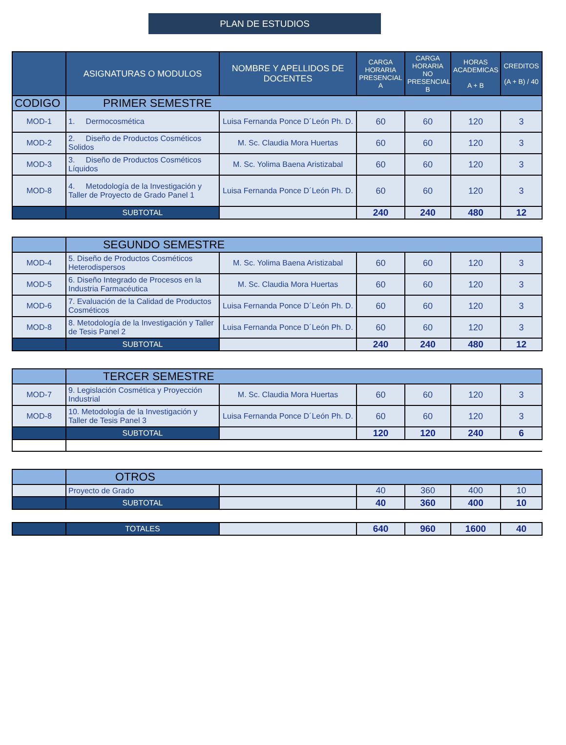PLAN DE ESTUDIOS
| | ASIGNATURAS O MODULOS | NOMBRE Y APELLIDOS DE DOCENTES | CARGA HORARIA PRESENCIAL A | CARGA HORARIA NO PRESENCIAL B | HORAS ACADEMICAS A + B | CREDITOS (A + B) / 40 |
| --- | --- | --- | --- | --- | --- | --- |
| CODIGO | PRIMER SEMESTRE | | | | | |
| MOD-1 | 1. Dermocosmética | Luisa Fernanda Ponce D´León Ph. D. | 60 | 60 | 120 | 3 |
| MOD-2 | 2. Diseño de Productos Cosméticos Solidos | M. Sc. Claudia Mora Huertas | 60 | 60 | 120 | 3 |
| MOD-3 | 3. Diseño de Productos Cosméticos Líquidos | M. Sc. Yolima Baena Aristizabal | 60 | 60 | 120 | 3 |
| MOD-8 | 4. Metodología de la Investigación y Taller de Proyecto de Grado Panel 1 | Luisa Fernanda Ponce D´León Ph. D. | 60 | 60 | 120 | 3 |
| | SUBTOTAL | | 240 | 240 | 480 | 12 |
| | SEGUNDO SEMESTRE | | | | | |
| MOD-4 | 5. Diseño de Productos Cosméticos Heterodispersos | M. Sc. Yolima Baena Aristizabal | 60 | 60 | 120 | 3 |
| MOD-5 | 6. Diseño Integrado de Procesos en la Industria Farmacéutica | M. Sc. Claudia Mora Huertas | 60 | 60 | 120 | 3 |
| MOD-6 | 7. Evaluación de la Calidad de Productos Cosméticos | Luisa Fernanda Ponce D´León Ph. D. | 60 | 60 | 120 | 3 |
| MOD-8 | 8. Metodología de la Investigación y Taller de Tesis Panel 2 | Luisa Fernanda Ponce D´León Ph. D. | 60 | 60 | 120 | 3 |
| | SUBTOTAL | | 240 | 240 | 480 | 12 |
| | TERCER SEMESTRE | | | | | |
| MOD-7 | 9. Legislación Cosmética y Proyección Industrial | M. Sc. Claudia Mora Huertas | 60 | 60 | 120 | 3 |
| MOD-8 | 10. Metodología de la Investigación y Taller de Tesis Panel 3 | Luisa Fernanda Ponce D´León Ph. D. | 60 | 60 | 120 | 3 |
| | SUBTOTAL | | 120 | 120 | 240 | 6 |
| | OTROS | | | | | |
| | Proyecto de Grado | | 40 | 360 | 400 | 10 |
| | SUBTOTAL | | 40 | 360 | 400 | 10 |
| | TOTALES | | 640 | 960 | 1600 | 40 |